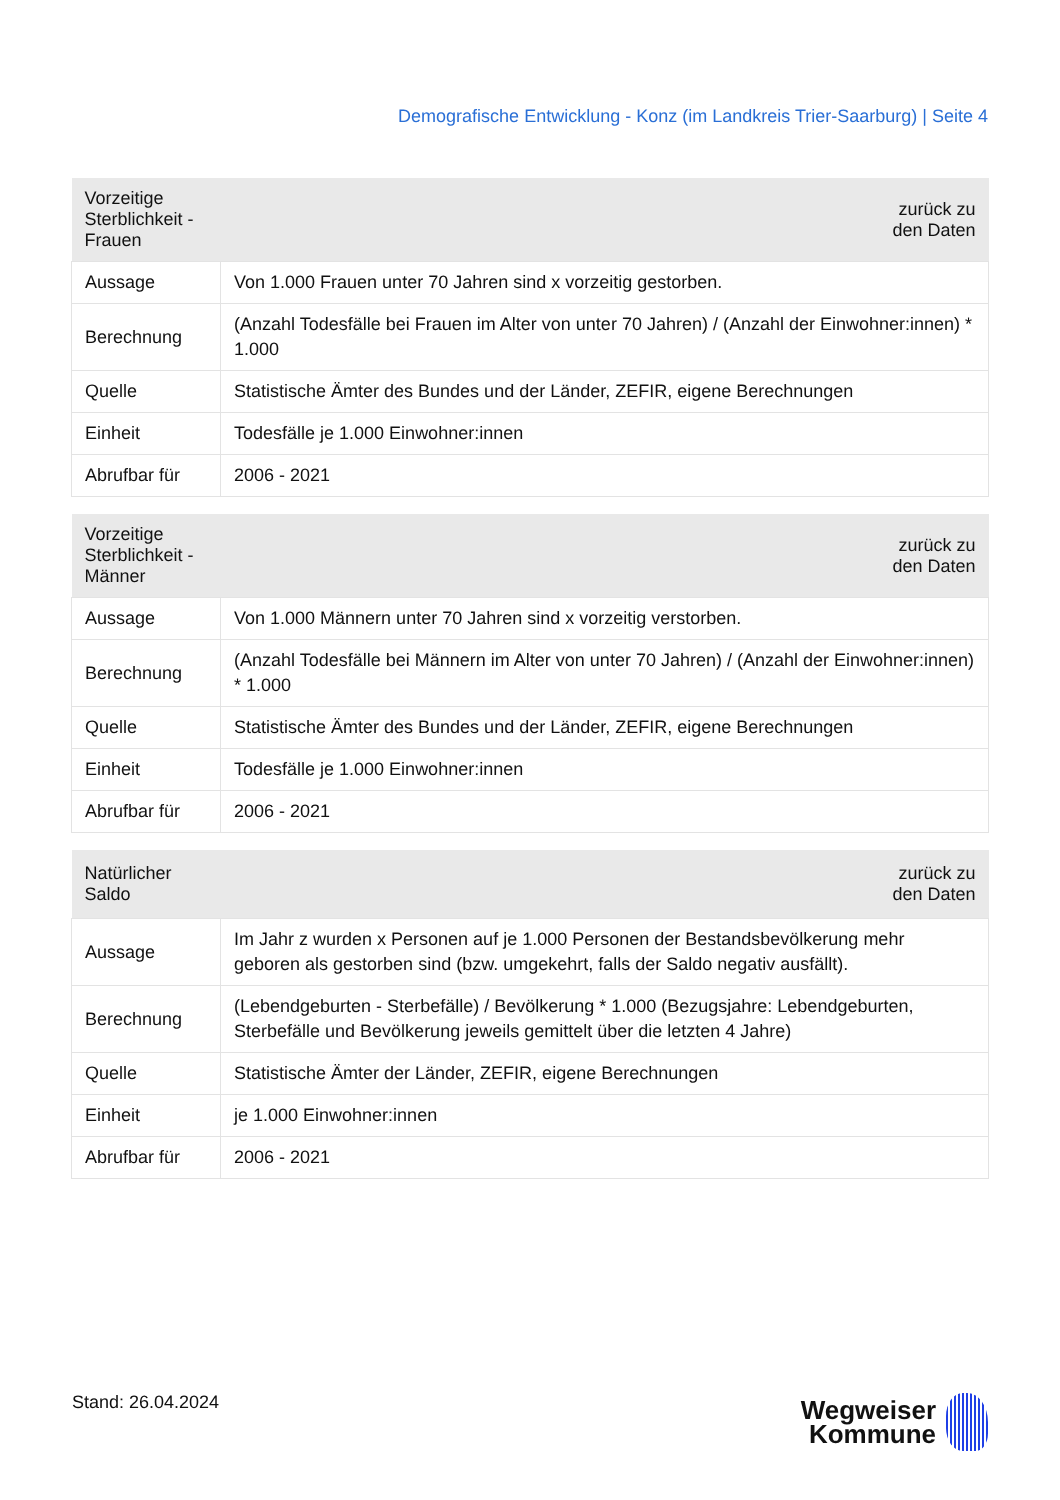Demografische Entwicklung - Konz (im Landkreis Trier-Saarburg) | Seite 4
| Vorzeitige Sterblichkeit - Frauen | zurück zu den Daten |
| --- | --- |
| Aussage | Von 1.000 Frauen unter 70 Jahren sind x vorzeitig gestorben. |
| Berechnung | (Anzahl Todesfälle bei Frauen im Alter von unter 70 Jahren) / (Anzahl der Einwohner:innen) * 1.000 |
| Quelle | Statistische Ämter des Bundes und der Länder, ZEFIR, eigene Berechnungen |
| Einheit | Todesfälle je 1.000 Einwohner:innen |
| Abrufbar für | 2006 - 2021 |
| Vorzeitige Sterblichkeit - Männer | zurück zu den Daten |
| --- | --- |
| Aussage | Von 1.000 Männern unter 70 Jahren sind x vorzeitig verstorben. |
| Berechnung | (Anzahl Todesfälle bei Männern im Alter von unter 70 Jahren) / (Anzahl der Einwohner:innen) * 1.000 |
| Quelle | Statistische Ämter des Bundes und der Länder, ZEFIR, eigene Berechnungen |
| Einheit | Todesfälle je 1.000 Einwohner:innen |
| Abrufbar für | 2006 - 2021 |
| Natürlicher Saldo | zurück zu den Daten |
| --- | --- |
| Aussage | Im Jahr z wurden x Personen auf je 1.000 Personen der Bestandsbevölkerung mehr geboren als gestorben sind (bzw. umgekehrt, falls der Saldo negativ ausfällt). |
| Berechnung | (Lebendgeburten - Sterbefälle) / Bevölkerung * 1.000 (Bezugsjahre: Lebendgeburten, Sterbefälle und Bevölkerung jeweils gemittelt über die letzten 4 Jahre) |
| Quelle | Statistische Ämter der Länder, ZEFIR, eigene Berechnungen |
| Einheit | je 1.000 Einwohner:innen |
| Abrufbar für | 2006 - 2021 |
Stand: 26.04.2024
Wegweiser
Kommune